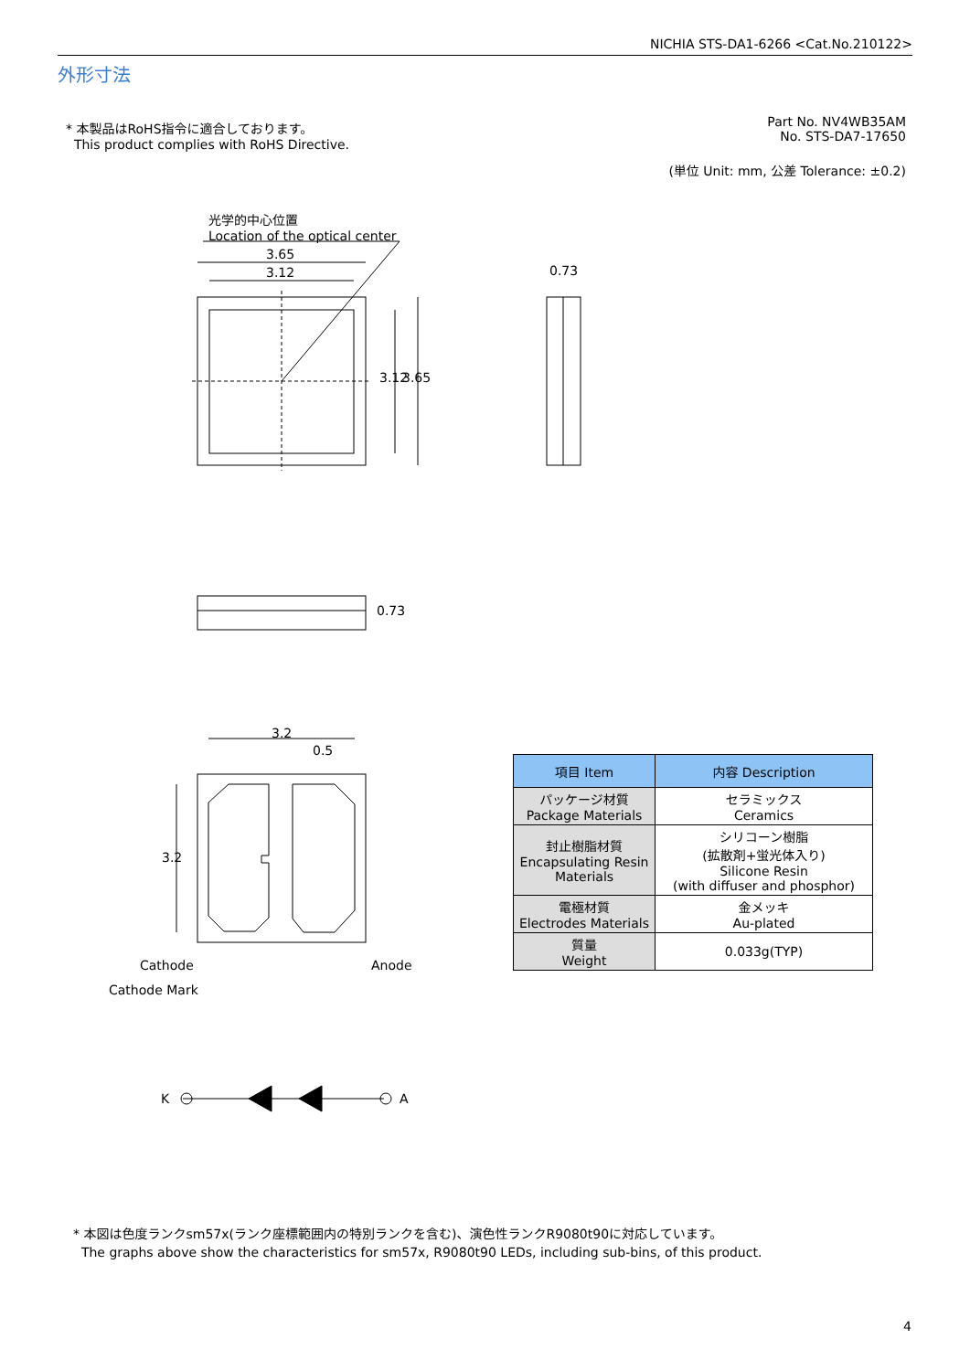NICHIA STS-DA1-6266 <Cat.No.210122>
外形寸法
* 本製品はRoHS指令に適合しております。
This product complies with RoHS Directive.
Part No. NV4WB35AM
No. STS-DA7-17650
(単位 Unit: mm, 公差 Tolerance: ±0.2)
光学的中心位置
Location of the optical center
3.65
3.12
3.12 3.65
0.73
0.73
3.2
0.5
3.2
Cathode Anode
Cathode Mark
K A
| 項目 Item | 内容 Description |
| --- | --- |
| パッケージ材質 Package Materials | セラミックス Ceramics |
| 封止樹脂材質 Encapsulating Resin Materials | シリコーン樹脂 (拡散剤+蛍光体入り) Silicone Resin (with diffuser and phosphor) |
| 電極材質 Electrodes Materials | 金メッキ Au-plated |
| 質量 Weight | 0.033g(TYP) |
* 本図は色度ランクsm57x(ランク座標範囲内の特別ランクを含む)、演色性ランクR9080t90に対応しています。
The graphs above show the characteristics for sm57x, R9080t90 LEDs, including sub-bins, of this product.
4